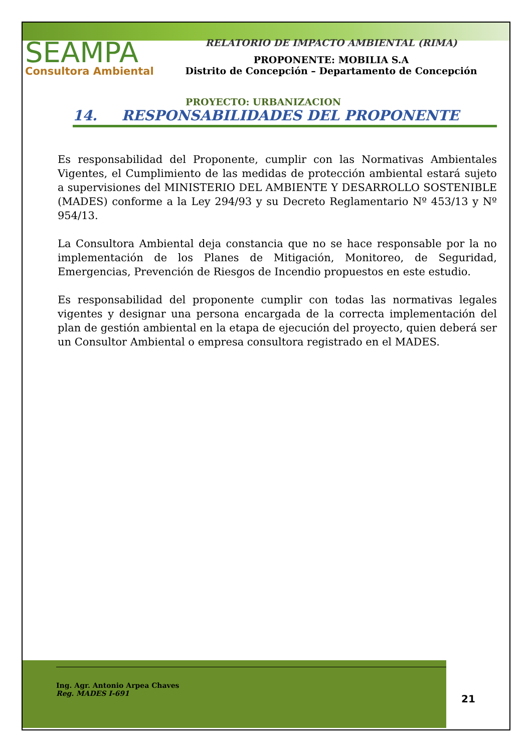SEAMPA
Consultora Ambiental
RELATORIO DE IMPACTO AMBIENTAL (RIMA)
PROPONENTE: MOBILIA S.A
Distrito de Concepción – Departamento de Concepción
PROYECTO: URBANIZACION
14. RESPONSABILIDADES DEL PROPONENTE
Es responsabilidad del Proponente, cumplir con las Normativas Ambientales Vigentes, el Cumplimiento de las medidas de protección ambiental estará sujeto a supervisiones del MINISTERIO DEL AMBIENTE Y DESARROLLO SOSTENIBLE (MADES) conforme a la Ley 294/93 y su Decreto Reglamentario Nº 453/13 y Nº 954/13.
La Consultora Ambiental deja constancia que no se hace responsable por la no implementación de los Planes de Mitigación, Monitoreo, de Seguridad, Emergencias, Prevención de Riesgos de Incendio propuestos en este estudio.
Es responsabilidad del proponente cumplir con todas las normativas legales vigentes y designar una persona encargada de la correcta implementación del plan de gestión ambiental en la etapa de ejecución del proyecto, quien deberá ser un Consultor Ambiental o empresa consultora registrado en el MADES.
Ing. Agr. Antonio Arpea Chaves
Reg. MADES I-691
21